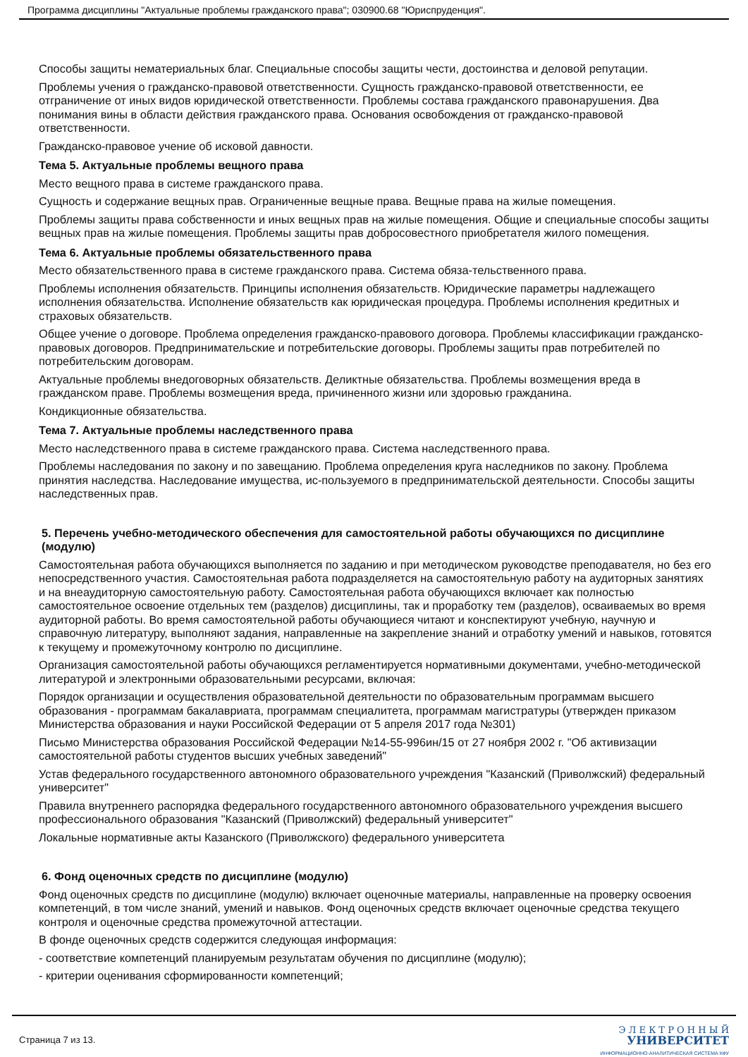Программа дисциплины "Актуальные проблемы гражданского права"; 030900.68 "Юриспруденция".
Способы защиты нематериальных благ. Специальные способы защиты чести, достоинства и деловой репутации.
Проблемы учения о гражданско-правовой ответственности. Сущность гражданско-правовой ответственности, ее отграничение от иных видов юридической ответственности. Проблемы состава гражданского правонарушения. Два понимания вины в области действия гражданского права. Основания освобождения от гражданско-правовой ответственности.
Гражданско-правовое учение об исковой давности.
Тема 5. Актуальные проблемы вещного права
Место вещного права в системе гражданского права.
Сущность и содержание вещных прав. Ограниченные вещные права. Вещные права на жилые помещения.
Проблемы защиты права собственности и иных вещных прав на жилые помещения. Общие и специальные способы защиты вещных прав на жилые помещения. Проблемы защиты прав добросовестного приобретателя жилого помещения.
Тема 6. Актуальные проблемы обязательственного права
Место обязательственного права в системе гражданского права. Система обяза-тельственного права.
Проблемы исполнения обязательств. Принципы исполнения обязательств. Юридические параметры надлежащего исполнения обязательства. Исполнение обязательств как юридическая процедура. Проблемы исполнения кредитных и страховых обязательств.
Общее учение о договоре. Проблема определения гражданско-правового договора. Проблемы классификации гражданско-правовых договоров. Предпринимательские и потребительские договоры. Проблемы защиты прав потребителей по потребительским договорам.
Актуальные проблемы внедоговорных обязательств. Деликтные обязательства. Проблемы возмещения вреда в гражданском праве. Проблемы возмещения вреда, причиненного жизни или здоровью гражданина.
Кондикционные обязательства.
Тема 7. Актуальные проблемы наследственного права
Место наследственного права в системе гражданского права. Система наследственного права.
Проблемы наследования по закону и по завещанию. Проблема определения круга наследников по закону. Проблема принятия наследства. Наследование имущества, ис-пользуемого в предпринимательской деятельности. Способы защиты наследственных прав.
5. Перечень учебно-методического обеспечения для самостоятельной работы обучающихся по дисциплине (модулю)
Самостоятельная работа обучающихся выполняется по заданию и при методическом руководстве преподавателя, но без его непосредственного участия. Самостоятельная работа подразделяется на самостоятельную работу на аудиторных занятиях и на внеаудиторную самостоятельную работу. Самостоятельная работа обучающихся включает как полностью самостоятельное освоение отдельных тем (разделов) дисциплины, так и проработку тем (разделов), осваиваемых во время аудиторной работы. Во время самостоятельной работы обучающиеся читают и конспектируют учебную, научную и справочную литературу, выполняют задания, направленные на закрепление знаний и отработку умений и навыков, готовятся к текущему и промежуточному контролю по дисциплине.
Организация самостоятельной работы обучающихся регламентируется нормативными документами, учебно-методической литературой и электронными образовательными ресурсами, включая:
Порядок организации и осуществления образовательной деятельности по образовательным программам высшего образования - программам бакалавриата, программам специалитета, программам магистратуры (утвержден приказом Министерства образования и науки Российской Федерации от 5 апреля 2017 года №301)
Письмо Министерства образования Российской Федерации №14-55-996ин/15 от 27 ноября 2002 г. "Об активизации самостоятельной работы студентов высших учебных заведений"
Устав федерального государственного автономного образовательного учреждения "Казанский (Приволжский) федеральный университет"
Правила внутреннего распорядка федерального государственного автономного образовательного учреждения высшего профессионального образования "Казанский (Приволжский) федеральный университет"
Локальные нормативные акты Казанского (Приволжского) федерального университета
6. Фонд оценочных средств по дисциплине (модулю)
Фонд оценочных средств по дисциплине (модулю) включает оценочные материалы, направленные на проверку освоения компетенций, в том числе знаний, умений и навыков. Фонд оценочных средств включает оценочные средства текущего контроля и оценочные средства промежуточной аттестации.
В фонде оценочных средств содержится следующая информация:
- соответствие компетенций планируемым результатам обучения по дисциплине (модулю);
- критерии оценивания сформированности компетенций;
Страница 7 из 13.
Э Л Е К Т Р О Н Н Ы Й
УНИВЕРСИТЕТ
ИНФОРМАЦИОННО-АНАЛИТИЧЕСКАЯ СИСТЕМА КФУ